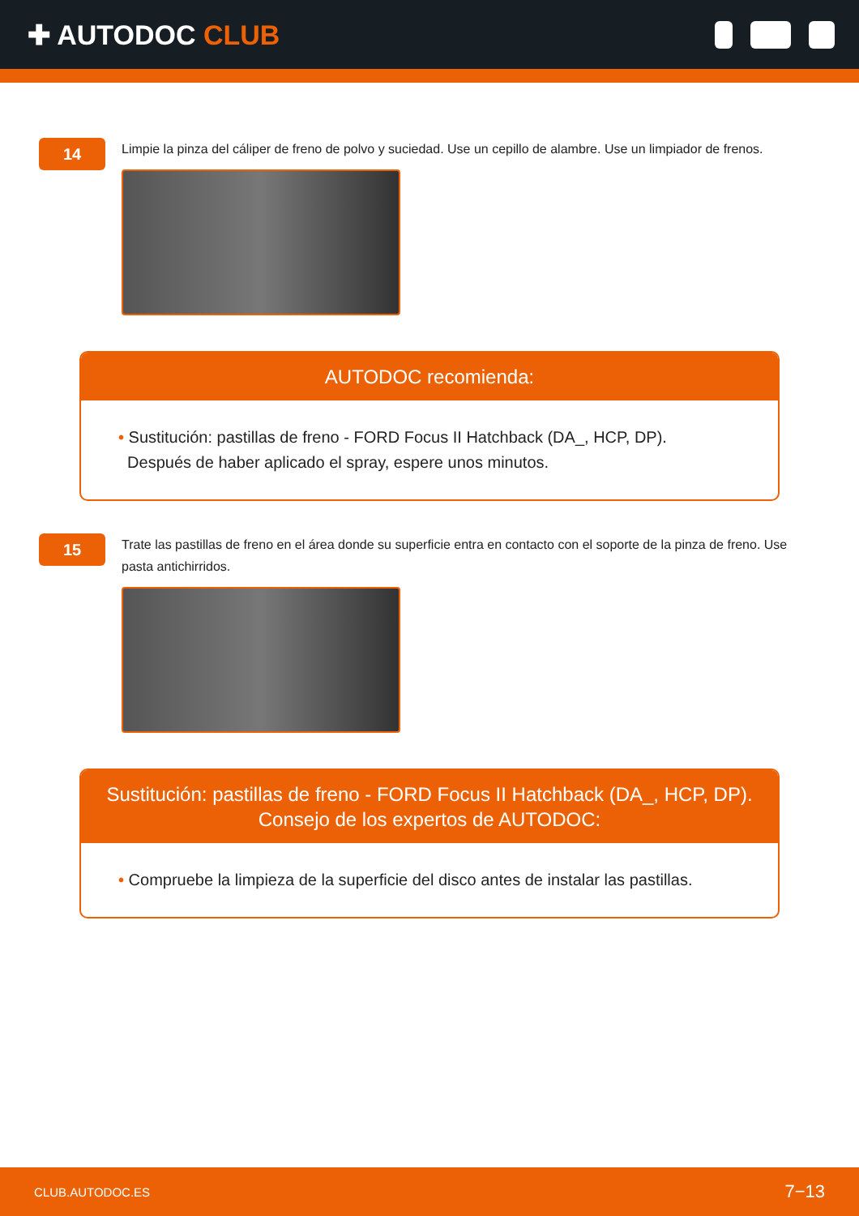✚ AUTODOC CLUB
14
Limpie la pinza del cáliper de freno de polvo y suciedad. Use un cepillo de alambre. Use un limpiador de frenos.
AUTODOC recomienda:
• Sustitución: pastillas de freno - FORD Focus II Hatchback (DA_, HCP, DP).
Después de haber aplicado el spray, espere unos minutos.
15
Trate las pastillas de freno en el área donde su superficie entra en contacto con el soporte de la pinza de freno. Use pasta antichirridos.
Sustitución: pastillas de freno - FORD Focus II Hatchback (DA_, HCP, DP).
Consejo de los expertos de AUTODOC:
• Compruebe la limpieza de la superficie del disco antes de instalar las pastillas.
CLUB.AUTODOC.ES 7−13